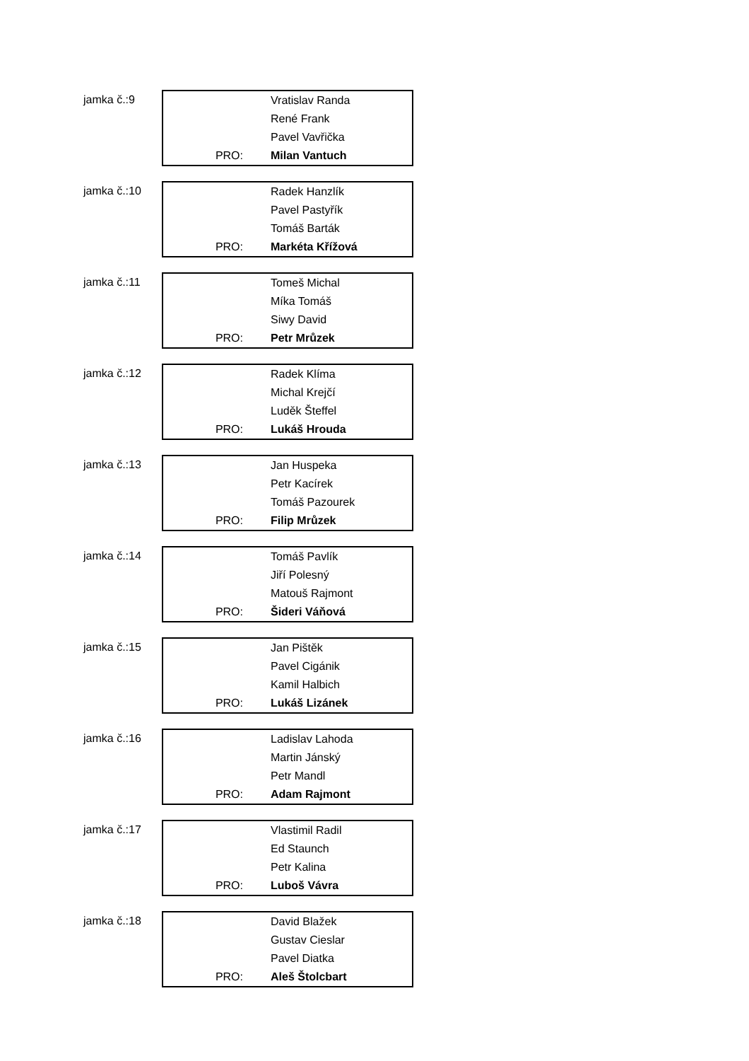jamka č.:9
| | Vratislav Randa |
| | René Frank |
| | Pavel Vavřička |
| PRO: | Milan Vantuch |
jamka č.:10
| | Radek Hanzlík |
| | Pavel Pastyřík |
| | Tomáš Barták |
| PRO: | Markéta Křížová |
jamka č.:11
| | Tomeš Michal |
| | Míka Tomáš |
| | Siwy David |
| PRO: | Petr Mrůzek |
jamka č.:12
| | Radek Klíma |
| | Michal Krejčí |
| | Luděk Šteffel |
| PRO: | Lukáš Hrouda |
jamka č.:13
| | Jan Huspeka |
| | Petr Kacírek |
| | Tomáš Pazourek |
| PRO: | Filip Mrůzek |
jamka č.:14
| | Tomáš Pavlík |
| | Jiří Polesný |
| | Matouš Rajmont |
| PRO: | Šideri Váňová |
jamka č.:15
| | Jan Pištěk |
| | Pavel Cigánik |
| | Kamil Halbich |
| PRO: | Lukáš Lizánek |
jamka č.:16
| | Ladislav Lahoda |
| | Martin Jánský |
| | Petr Mandl |
| PRO: | Adam Rajmont |
jamka č.:17
| | Vlastimil Radil |
| | Ed Staunch |
| | Petr Kalina |
| PRO: | Luboš Vávra |
jamka č.:18
| | David Blažek |
| | Gustav Cieslar |
| | Pavel Diatka |
| PRO: | Aleš Štolcbart |